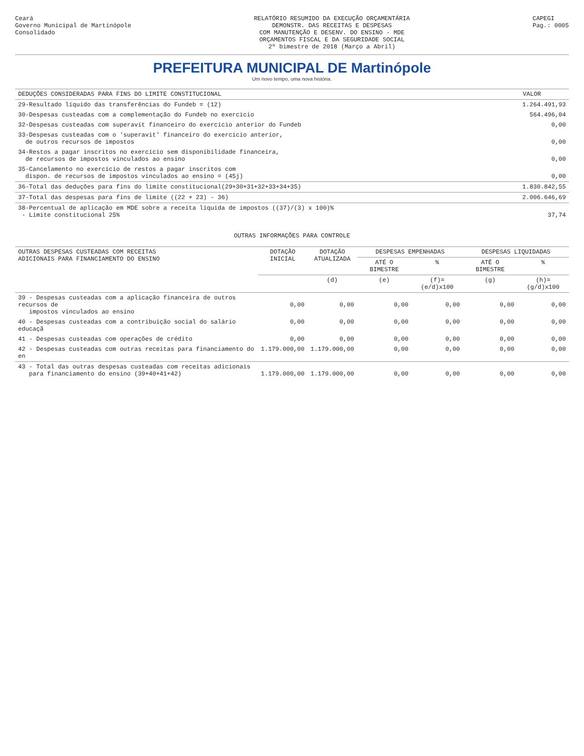Ceará
Governo Municipal de Martinópole
Consolidado
RELATÓRIO RESUMIDO DA EXECUÇÃO ORÇAMENTÁRIA
DEMONSTR. DAS RECEITAS E DESPESAS
COM MANUTENÇÃO E DESENV. DO ENSINO - MDE
ORÇAMENTOS FISCAL E DA SEGURIDADE SOCIAL
2º bimestre de 2018 (Março a Abril)
CAPEGI
Pag.: 0005
PREFEITURA MUNICIPAL DE Martinópole
Um novo tempo, uma nova história.
| DEDUÇÕES CONSIDERADAS PARA FINS DO LIMITE CONSTITUCIONAL | VALOR |
| --- | --- |
| 29-Resultado líquido das transferências do Fundeb = (12) | 1.264.491,93 |
| 30-Despesas custeadas com a complementação do Fundeb no exercício | 564.496,04 |
| 32-Despesas custeadas com superavit financeiro do exercício anterior do Fundeb | 0,00 |
| 33-Despesas custeadas com o 'superavit' financeiro do exercício anterior, de outros recursos de impostos | 0,00 |
| 34-Restos a pagar inscritos no exercício sem disponibilidade financeira, de recursos de impostos vinculados ao ensino | 0,00 |
| 35-Cancelamento no exercício de restos a pagar inscritos com dispon. de recursos de impostos vinculados ao ensino = (45j) | 0,00 |
| 36-Total das deduções para fins do limite constitucional(29+30+31+32+33+34+35) | 1.830.842,55 |
| 37-Total das despesas para fins de limite ((22 + 23) - 36) | 2.006.646,69 |
| 38-Percentual de aplicação em MDE sobre a receita líquida de impostos ((37)/(3) x 100)% - Limite constitucional 25% | 37,74 |
OUTRAS INFORMAÇÕES PARA CONTROLE
| OUTRAS DESPESAS CUSTEADAS COM RECEITAS ADICIONAIS PARA FINANCIAMENTO DO ENSINO | DOTAÇÃO INICIAL | DOTAÇÃO ATUALIZADA | DESPESAS EMPENHADAS | | DESPESAS LIQUIDADAS | |
| --- | --- | --- | --- | --- | --- | --- |
| | | | ATÉ O BIMESTRE | % | ATÉ O BIMESTRE | % |
| | | (d) | (e) | (f)=(e/d)x100 | (g) | (h)=(g/d)x100 |
| 39 - Despesas custeadas com a aplicação financeira de outros recursos de impostos vinculados ao ensino | 0,00 | 0,00 | 0,00 | 0,00 | 0,00 | 0,00 |
| 40 - Despesas custeadas com a contribuição social do salário educaçã | 0,00 | 0,00 | 0,00 | 0,00 | 0,00 | 0,00 |
| 41 - Despesas custeadas com operações de crédito | 0,00 | 0,00 | 0,00 | 0,00 | 0,00 | 0,00 |
| 42 - Despesas custeadas com outras receitas para financiamento do en | 1.179.000,00 | 1.179.000,00 | 0,00 | 0,00 | 0,00 | 0,00 |
| 43 - Total das outras despesas custeadas com receitas adicionais para financiamento do ensino (39+40+41+42) | 1.179.000,00 | 1.179.000,00 | 0,00 | 0,00 | 0,00 | 0,00 |